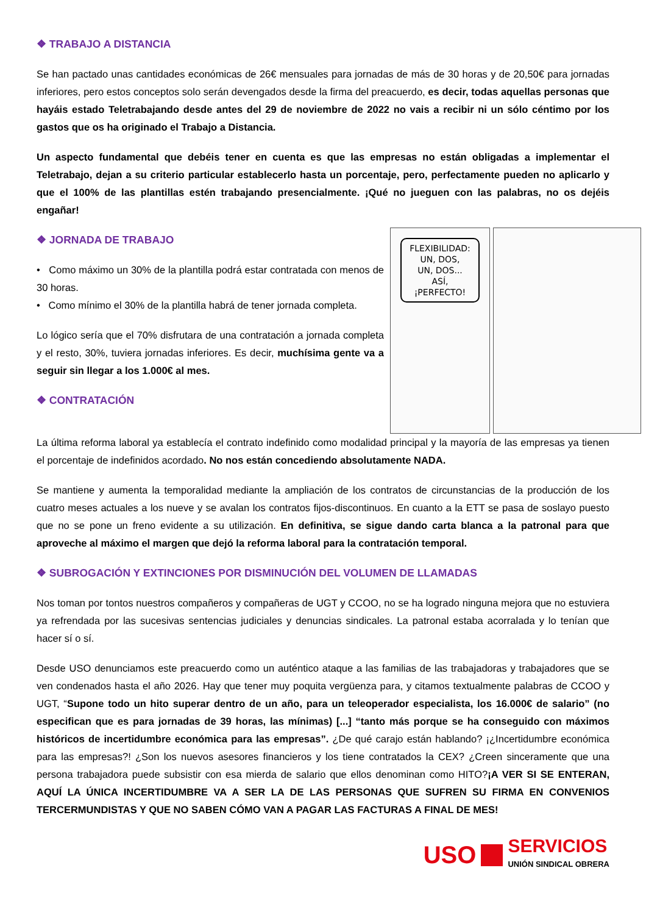❖ TRABAJO A DISTANCIA
Se han pactado unas cantidades económicas de 26€ mensuales para jornadas de más de 30 horas y de 20,50€ para jornadas inferiores, pero estos conceptos solo serán devengados desde la firma del preacuerdo, es decir, todas aquellas personas que hayáis estado Teletrabajando desde antes del 29 de noviembre de 2022 no vais a recibir ni un sólo céntimo por los gastos que os ha originado el Trabajo a Distancia.
Un aspecto fundamental que debéis tener en cuenta es que las empresas no están obligadas a implementar el Teletrabajo, dejan a su criterio particular establecerlo hasta un porcentaje, pero, perfectamente pueden no aplicarlo y que el 100% de las plantillas estén trabajando presencialmente. ¡Qué no jueguen con las palabras, no os dejéis engañar!
❖ JORNADA DE TRABAJO
• Como máximo un 30% de la plantilla podrá estar contratada con menos de 30 horas.
• Como mínimo el 30% de la plantilla habrá de tener jornada completa.
Lo lógico sería que el 70% disfrutara de una contratación a jornada completa y el resto, 30%, tuviera jornadas inferiores. Es decir, muchísima gente va a seguir sin llegar a los 1.000€ al mes.
❖ CONTRATACIÓN
FLEXIBILIDAD:
UN, DOS,
UN, DOS...
ASÍ, ¡PERFECTO!
La última reforma laboral ya establecía el contrato indefinido como modalidad principal y la mayoría de las empresas ya tienen el porcentaje de indefinidos acordado. No nos están concediendo absolutamente NADA.
Se mantiene y aumenta la temporalidad mediante la ampliación de los contratos de circunstancias de la producción de los cuatro meses actuales a los nueve y se avalan los contratos fijos-discontinuos. En cuanto a la ETT se pasa de soslayo puesto que no se pone un freno evidente a su utilización. En definitiva, se sigue dando carta blanca a la patronal para que aproveche al máximo el margen que dejó la reforma laboral para la contratación temporal.
❖ SUBROGACIÓN Y EXTINCIONES POR DISMINUCIÓN DEL VOLUMEN DE LLAMADAS
Nos toman por tontos nuestros compañeros y compañeras de UGT y CCOO, no se ha logrado ninguna mejora que no estuviera ya refrendada por las sucesivas sentencias judiciales y denuncias sindicales. La patronal estaba acorralada y lo tenían que hacer sí o sí.
Desde USO denunciamos este preacuerdo como un auténtico ataque a las familias de las trabajadoras y trabajadores que se ven condenados hasta el año 2026. Hay que tener muy poquita vergüenza para, y citamos textualmente palabras de CCOO y UGT, “Supone todo un hito superar dentro de un año, para un teleoperador especialista, los 16.000€ de salario” (no especifican que es para jornadas de 39 horas, las mínimas) [...] “tanto más porque se ha conseguido con máximos históricos de incertidumbre económica para las empresas”. ¿De qué carajo están hablando? ¡¿Incertidumbre económica para las empresas?! ¿Son los nuevos asesores financieros y los tiene contratados la CEX? ¿Creen sinceramente que una persona trabajadora puede subsistir con esa mierda de salario que ellos denominan como HITO?¡A VER SI SE ENTERAN, AQUÍ LA ÚNICA INCERTIDUMBRE VA A SER LA DE LAS PERSONAS QUE SUFREN SU FIRMA EN CONVENIOS TERCERMUNDISTAS Y QUE NO SABEN CÓMO VAN A PAGAR LAS FACTURAS A FINAL DE MES!
USO
SERVICIOS
UNIÓN SINDICAL OBRERA